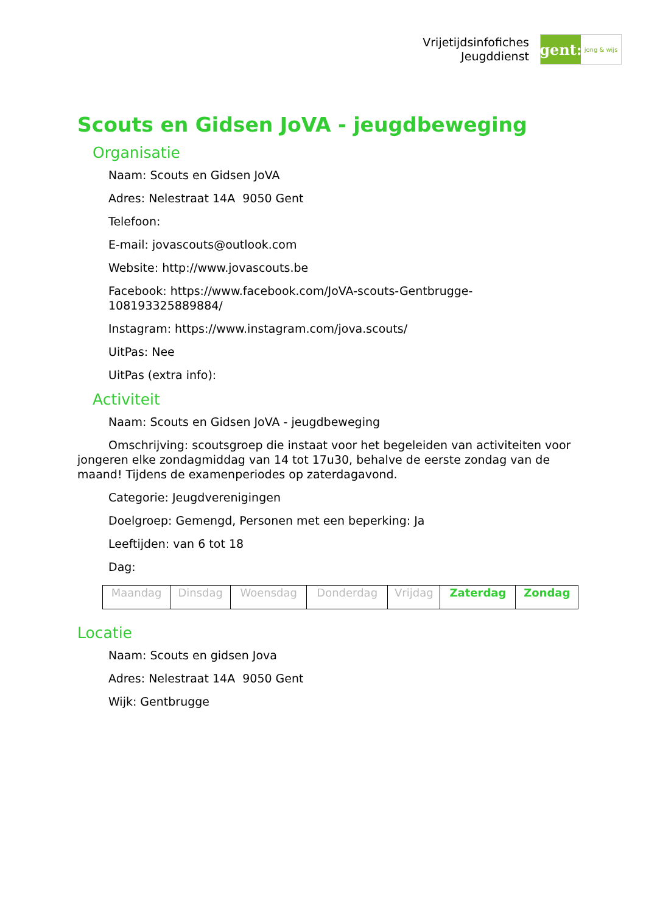Vrijetijdsinfofiches
Jeugddienst
gent:
jong & wijs
Scouts en Gidsen JoVA - jeugdbeweging
Organisatie
Naam: Scouts en Gidsen JoVA
Adres: Nelestraat 14A 9050 Gent
Telefoon:
E-mail: jovascouts@outlook.com
Website: http://www.jovascouts.be
Facebook: https://www.facebook.com/JoVA-scouts-Gentbrugge-108193325889884/
Instagram: https://www.instagram.com/jova.scouts/
UitPas: Nee
UitPas (extra info):
Activiteit
Naam: Scouts en Gidsen JoVA - jeugdbeweging
Omschrijving: scoutsgroep die instaat voor het begeleiden van activiteiten voor jongeren elke zondagmiddag van 14 tot 17u30, behalve de eerste zondag van de maand! Tijdens de examenperiodes op zaterdagavond.
Categorie: Jeugdverenigingen
Doelgroep: Gemengd, Personen met een beperking: Ja
Leeftijden: van 6 tot 18
Dag:
| Maandag | Dinsdag | Woensdag | Donderdag | Vrijdag | Zaterdag | Zondag |
Locatie
Naam: Scouts en gidsen Jova
Adres: Nelestraat 14A 9050 Gent
Wijk: Gentbrugge